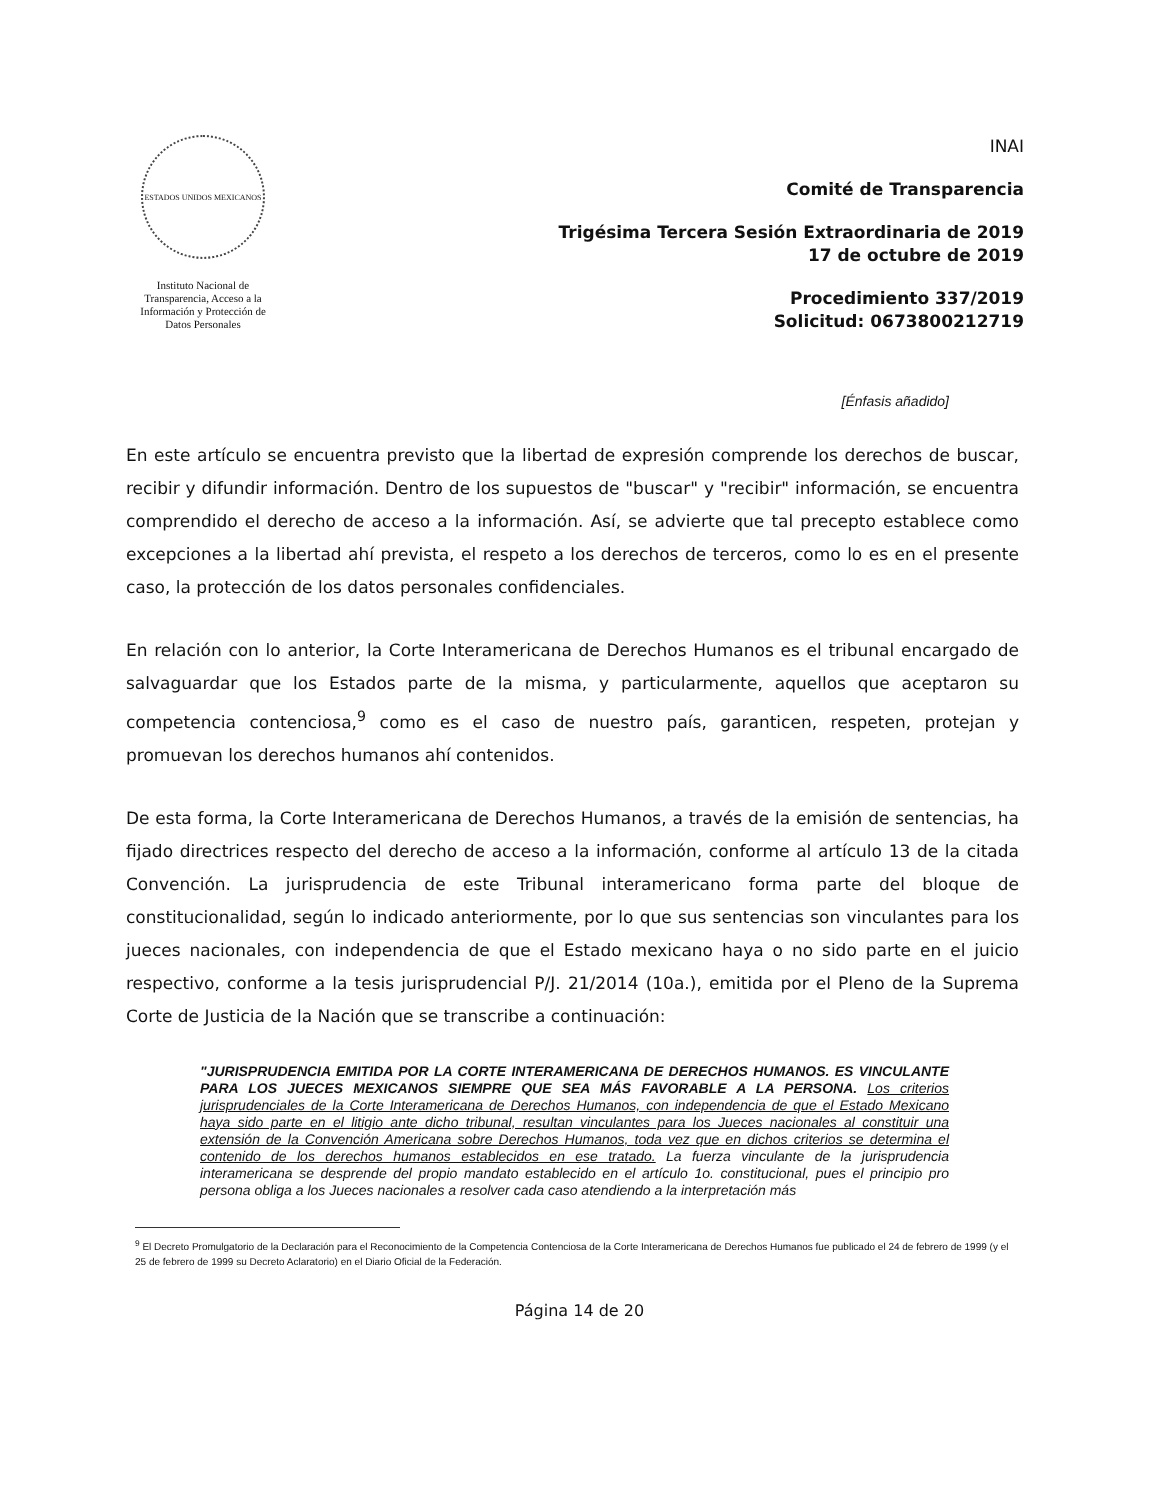ESTADOS UNIDOS MEXICANOS
Instituto Nacional de Transparencia, Acceso a la Información y Protección de Datos Personales
INAI
Comité de Transparencia
Trigésima Tercera Sesión Extraordinaria de 2019
17 de octubre de 2019
Procedimiento 337/2019
Solicitud: 0673800212719
[Énfasis añadido]
En este artículo se encuentra previsto que la libertad de expresión comprende los derechos de buscar, recibir y difundir información. Dentro de los supuestos de "buscar" y "recibir" información, se encuentra comprendido el derecho de acceso a la información. Así, se advierte que tal precepto establece como excepciones a la libertad ahí prevista, el respeto a los derechos de terceros, como lo es en el presente caso, la protección de los datos personales confidenciales.
En relación con lo anterior, la Corte Interamericana de Derechos Humanos es el tribunal encargado de salvaguardar que los Estados parte de la misma, y particularmente, aquellos que aceptaron su competencia contenciosa,<sup>9</sup> como es el caso de nuestro país, garanticen, respeten, protejan y promuevan los derechos humanos ahí contenidos.
De esta forma, la Corte Interamericana de Derechos Humanos, a través de la emisión de sentencias, ha fijado directrices respecto del derecho de acceso a la información, conforme al artículo 13 de la citada Convención. La jurisprudencia de este Tribunal interamericano forma parte del bloque de constitucionalidad, según lo indicado anteriormente, por lo que sus sentencias son vinculantes para los jueces nacionales, con independencia de que el Estado mexicano haya o no sido parte en el juicio respectivo, conforme a la tesis jurisprudencial P/J. 21/2014 (10a.), emitida por el Pleno de la Suprema Corte de Justicia de la Nación que se transcribe a continuación:
"JURISPRUDENCIA EMITIDA POR LA CORTE INTERAMERICANA DE DERECHOS HUMANOS. ES VINCULANTE PARA LOS JUECES MEXICANOS SIEMPRE QUE SEA MÁS FAVORABLE A LA PERSONA. Los criterios jurisprudenciales de la Corte Interamericana de Derechos Humanos, con independencia de que el Estado Mexicano haya sido parte en el litigio ante dicho tribunal, resultan vinculantes para los Jueces nacionales al constituir una extensión de la Convención Americana sobre Derechos Humanos, toda vez que en dichos criterios se determina el contenido de los derechos humanos establecidos en ese tratado. La fuerza vinculante de la jurisprudencia interamericana se desprende del propio mandato establecido en el artículo 1o. constitucional, pues el principio pro persona obliga a los Jueces nacionales a resolver cada caso atendiendo a la interpretación más
<sup>9</sup> El Decreto Promulgatorio de la Declaración para el Reconocimiento de la Competencia Contenciosa de la Corte Interamericana de Derechos Humanos fue publicado el 24 de febrero de 1999 (y el 25 de febrero de 1999 su Decreto Aclaratorio) en el Diario Oficial de la Federación.
Página 14 de 20